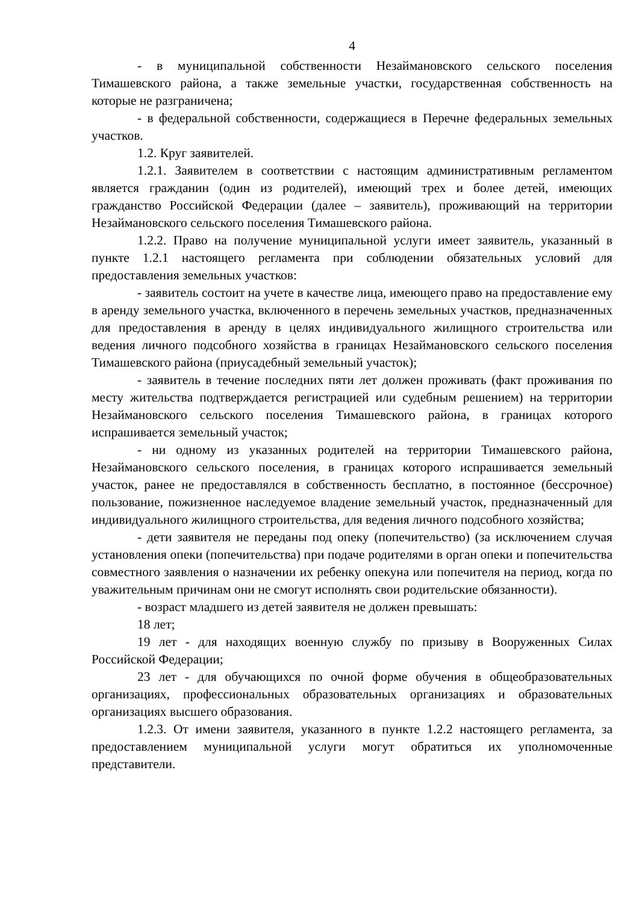4
- в муниципальной собственности Незаймановского сельского поселения Тимашевского района, а также земельные участки, государственная собственность на которые не разграничена;
- в федеральной собственности, содержащиеся в Перечне федеральных земельных участков.
1.2. Круг заявителей.
1.2.1. Заявителем в соответствии с настоящим административным регламентом является гражданин (один из родителей), имеющий трех и более детей, имеющих гражданство Российской Федерации (далее – заявитель), проживающий на территории Незаймановского сельского поселения Тимашевского района.
1.2.2. Право на получение муниципальной услуги имеет заявитель, указанный в пункте 1.2.1 настоящего регламента при соблюдении обязательных условий для предоставления земельных участков:
- заявитель состоит на учете в качестве лица, имеющего право на предоставление ему в аренду земельного участка, включенного в перечень земельных участков, предназначенных для предоставления в аренду в целях индивидуального жилищного строительства или ведения личного подсобного хозяйства в границах Незаймановского сельского поселения Тимашевского района (приусадебный земельный участок);
- заявитель в течение последних пяти лет должен проживать (факт проживания по месту жительства подтверждается регистрацией или судебным решением) на территории Незаймановского сельского поселения Тимашевского района, в границах которого испрашивается земельный участок;
- ни одному из указанных родителей на территории Тимашевского района, Незаймановского сельского поселения, в границах которого испрашивается земельный участок, ранее не предоставлялся в собственность бесплатно, в постоянное (бессрочное) пользование, пожизненное наследуемое владение земельный участок, предназначенный для индивидуального жилищного строительства, для ведения личного подсобного хозяйства;
- дети заявителя не переданы под опеку (попечительство) (за исключением случая установления опеки (попечительства) при подаче родителями в орган опеки и попечительства совместного заявления о назначении их ребенку опекуна или попечителя на период, когда по уважительным причинам они не смогут исполнять свои родительские обязанности).
- возраст младшего из детей заявителя не должен превышать:
18 лет;
19 лет - для находящих военную службу по призыву в Вооруженных Силах Российской Федерации;
23 лет - для обучающихся по очной форме обучения в общеобразовательных организациях, профессиональных образовательных организациях и образовательных организациях высшего образования.
1.2.3. От имени заявителя, указанного в пункте 1.2.2 настоящего регламента, за предоставлением муниципальной услуги могут обратиться их уполномоченные представители.